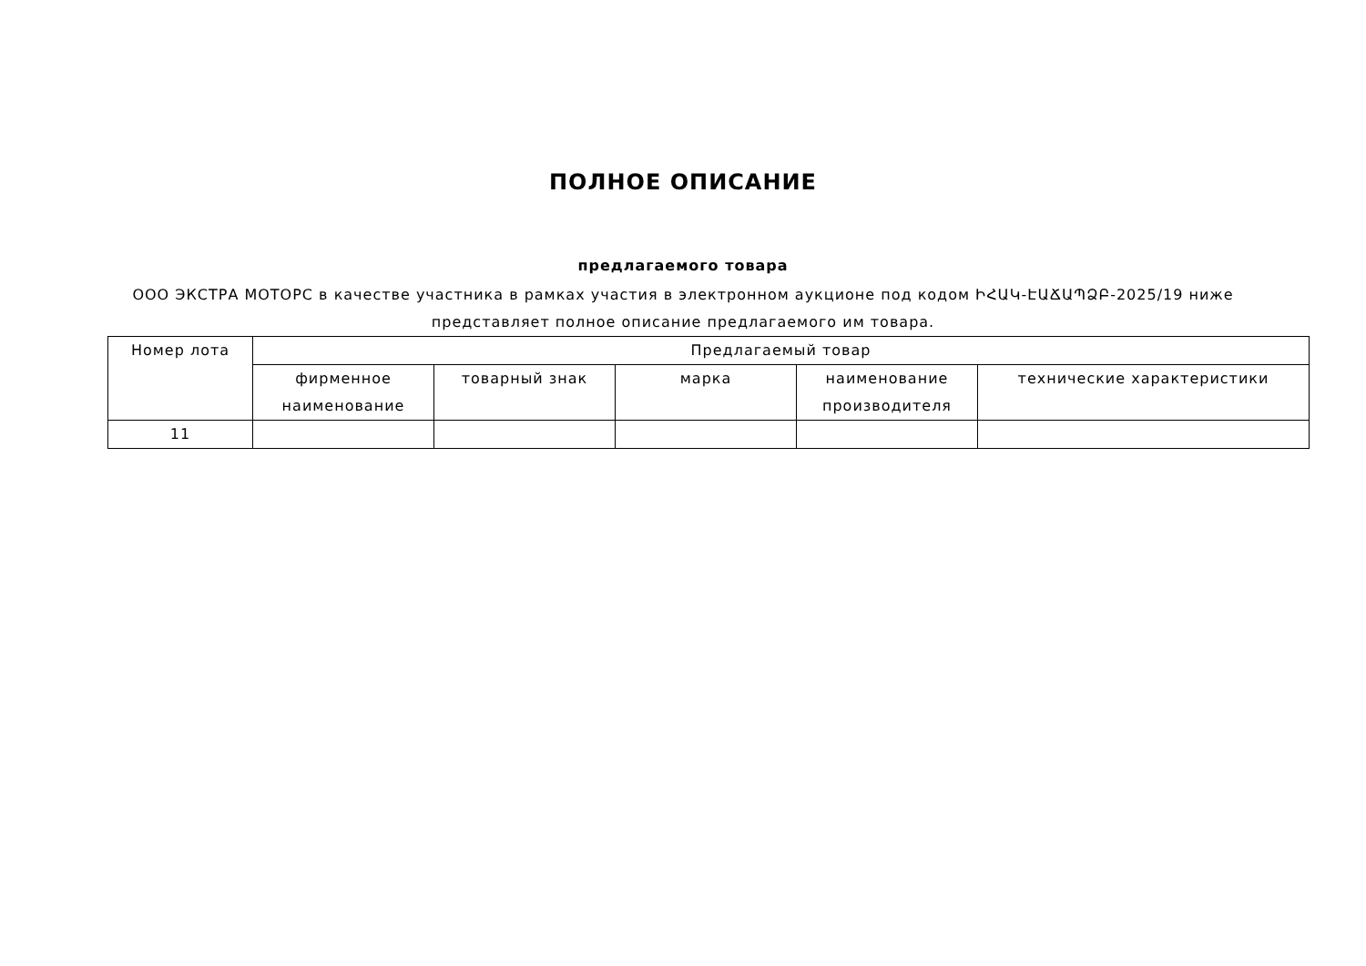ПОЛНОЕ ОПИСАНИЕ
предлагаемого товара
ООО ЭКСТРА МОТОРС в качестве участника в рамках участия в электронном аукционе под кодом ԻՀԱԿ-ԷԱՃԱՊՁԲ-2025/19 ниже представляет полное описание предлагаемого им товара.
| Номер лота | Предлагаемый товар | | | | |
| --- | --- | --- | --- | --- | --- |
| | фирменное наименование | товарный знак | марка | наименование производителя | технические характеристики |
| 11 | | | | | |